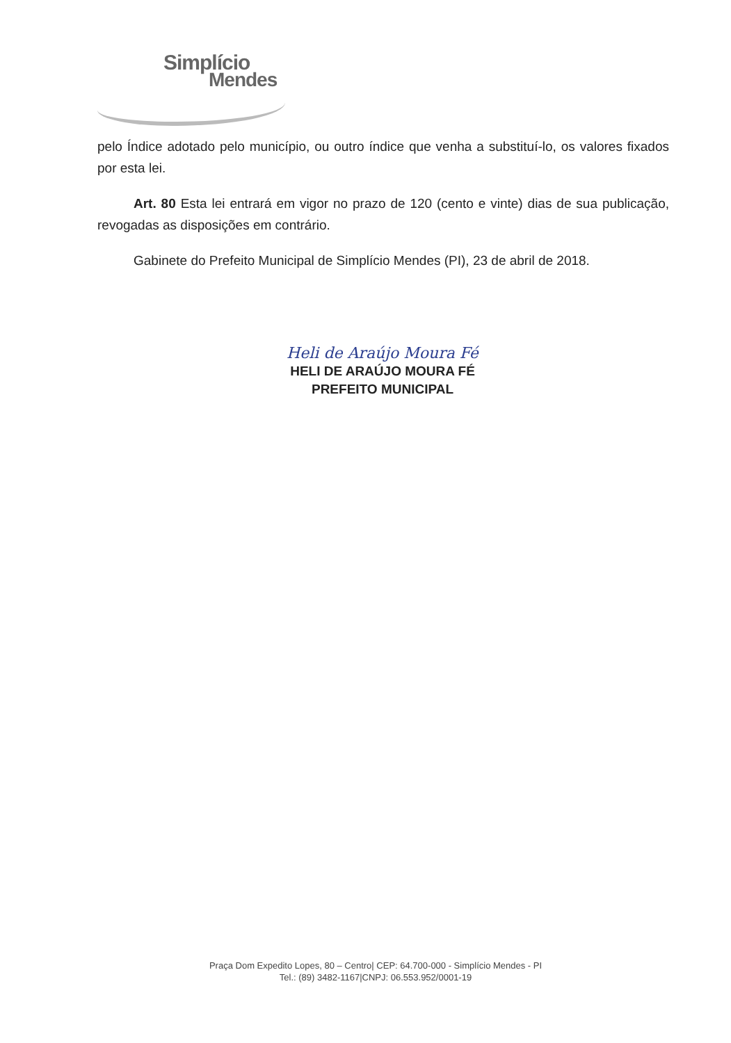Simplício
Mendes
pelo Índice adotado pelo município, ou outro índice que venha a substituí-lo, os valores fixados por esta lei.
Art. 80 Esta lei entrará em vigor no prazo de 120 (cento e vinte) dias de sua publicação, revogadas as disposições em contrário.
Gabinete do Prefeito Municipal de Simplício Mendes (PI), 23 de abril de 2018.
Heli de Araújo Moura Fé
HELI DE ARAÚJO MOURA FÉ
PREFEITO MUNICIPAL
Praça Dom Expedito Lopes, 80 – Centro| CEP: 64.700-000 - Simplício Mendes - PI
Tel.: (89) 3482-1167|CNPJ: 06.553.952/0001-19